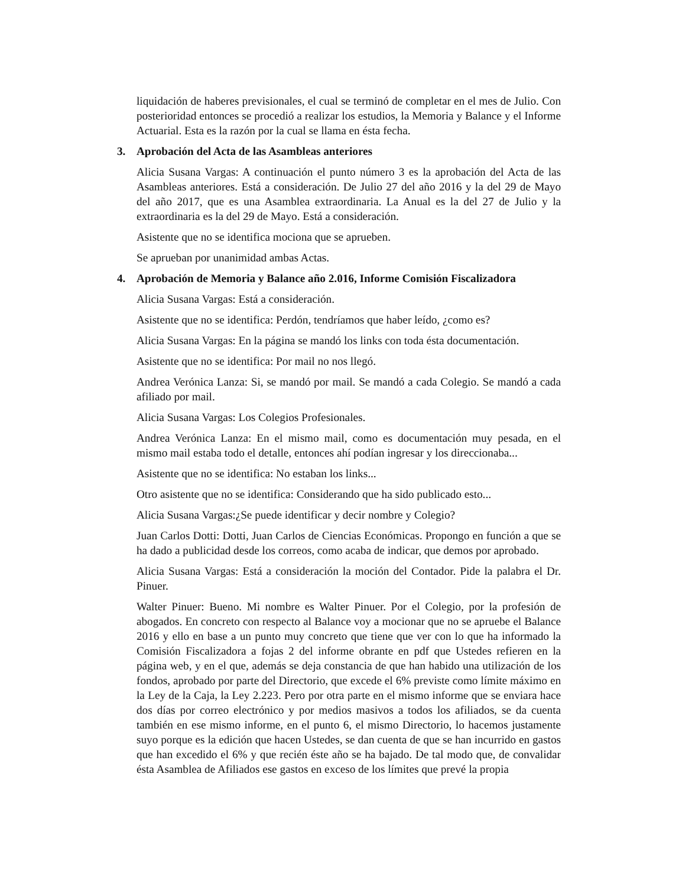liquidación de haberes previsionales, el cual se terminó de completar en el mes de Julio. Con posterioridad entonces se procedió a realizar los estudios, la Memoria y Balance y el Informe Actuarial. Esta es la razón por la cual se llama en ésta fecha.
3. Aprobación del Acta de las Asambleas anteriores
Alicia Susana Vargas: A continuación el punto número 3 es la aprobación del Acta de las Asambleas anteriores. Está a consideración. De Julio 27 del año 2016 y la del 29 de Mayo del año 2017, que es una Asamblea extraordinaria. La Anual es la del 27 de Julio y la extraordinaria es la del 29 de Mayo. Está a consideración.
Asistente que no se identifica mociona que se aprueben.
Se aprueban por unanimidad ambas Actas.
4. Aprobación de Memoria y Balance año 2.016, Informe Comisión Fiscalizadora
Alicia Susana Vargas: Está a consideración.
Asistente que no se identifica: Perdón, tendríamos que haber leído, ¿como es?
Alicia Susana Vargas: En la página se mandó los links con toda ésta documentación.
Asistente que no se identifica: Por mail no nos llegó.
Andrea Verónica Lanza: Si, se mandó por mail. Se mandó a cada Colegio. Se mandó a cada afiliado por mail.
Alicia Susana Vargas: Los Colegios Profesionales.
Andrea Verónica Lanza: En el mismo mail, como es documentación muy pesada, en el mismo mail estaba todo el detalle, entonces ahí podían ingresar y los direccionaba...
Asistente que no se identifica: No estaban los links...
Otro asistente que no se identifica: Considerando que ha sido publicado esto...
Alicia Susana Vargas:¿Se puede identificar y decir nombre y Colegio?
Juan Carlos Dotti: Dotti, Juan Carlos de Ciencias Económicas. Propongo en función a que se ha dado a publicidad desde los correos, como acaba de indicar, que demos por aprobado.
Alicia Susana Vargas: Está a consideración la moción del Contador. Pide la palabra el Dr. Pinuer.
Walter Pinuer: Bueno. Mi nombre es Walter Pinuer. Por el Colegio, por la profesión de abogados. En concreto con respecto al Balance voy a mocionar que no se apruebe el Balance 2016 y ello en base a un punto muy concreto que tiene que ver con lo que ha informado la Comisión Fiscalizadora a fojas 2 del informe obrante en pdf que Ustedes refieren en la página web, y en el que, además se deja constancia de que han habido una utilización de los fondos, aprobado por parte del Directorio, que excede el 6% previste como límite máximo en la Ley de la Caja, la Ley 2.223. Pero por otra parte en el mismo informe que se enviara hace dos días por correo electrónico y por medios masivos a todos los afiliados, se da cuenta también en ese mismo informe, en el punto 6, el mismo Directorio, lo hacemos justamente suyo porque es la edición que hacen Ustedes, se dan cuenta de que se han incurrido en gastos que han excedido el 6% y que recién éste año se ha bajado. De tal modo que, de convalidar ésta Asamblea de Afiliados ese gastos en exceso de los límites que prevé la propia